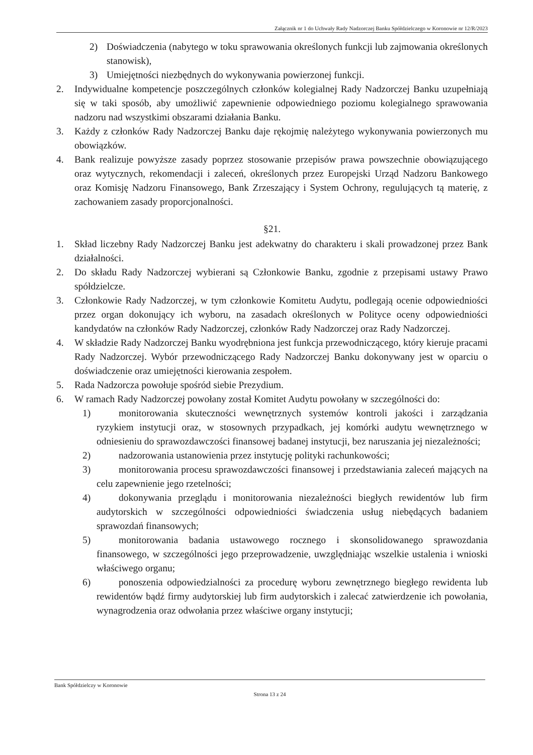Załącznik nr 1 do Uchwały Rady Nadzorczej Banku Spółdzielczego w Koronowie nr 12/R/2023
2) Doświadczenia (nabytego w toku sprawowania określonych funkcji lub zajmowania określonych stanowisk),
3) Umiejętności niezbędnych do wykonywania powierzonej funkcji.
2. Indywidualne kompetencje poszczególnych członków kolegialnej Rady Nadzorczej Banku uzupełniają się w taki sposób, aby umożliwić zapewnienie odpowiedniego poziomu kolegialnego sprawowania nadzoru nad wszystkimi obszarami działania Banku.
3. Każdy z członków Rady Nadzorczej Banku daje rękojmię należytego wykonywania powierzonych mu obowiązków.
4. Bank realizuje powyższe zasady poprzez stosowanie przepisów prawa powszechnie obowiązującego oraz wytycznych, rekomendacji i zaleceń, określonych przez Europejski Urząd Nadzoru Bankowego oraz Komisję Nadzoru Finansowego, Bank Zrzeszający i System Ochrony, regulujących tą materię, z zachowaniem zasady proporcjonalności.
§21.
1. Skład liczebny Rady Nadzorczej Banku jest adekwatny do charakteru i skali prowadzonej przez Bank działalności.
2. Do składu Rady Nadzorczej wybierani są Członkowie Banku, zgodnie z przepisami ustawy Prawo spółdzielcze.
3. Członkowie Rady Nadzorczej, w tym członkowie Komitetu Audytu, podlegają ocenie odpowiedniości przez organ dokonujący ich wyboru, na zasadach określonych w Polityce oceny odpowiedniości kandydatów na członków Rady Nadzorczej, członków Rady Nadzorczej oraz Rady Nadzorczej.
4. W składzie Rady Nadzorczej Banku wyodrębniona jest funkcja przewodniczącego, który kieruje pracami Rady Nadzorczej. Wybór przewodniczącego Rady Nadzorczej Banku dokonywany jest w oparciu o doświadczenie oraz umiejętności kierowania zespołem.
5. Rada Nadzorcza powołuje spośród siebie Prezydium.
6. W ramach Rady Nadzorczej powołany został Komitet Audytu powołany w szczególności do:
1) monitorowania skuteczności wewnętrznych systemów kontroli jakości i zarządzania ryzykiem instytucji oraz, w stosownych przypadkach, jej komórki audytu wewnętrznego w odniesieniu do sprawozdawczości finansowej badanej instytucji, bez naruszania jej niezależności;
2) nadzorowania ustanowienia przez instytucję polityki rachunkowości;
3) monitorowania procesu sprawozdawczości finansowej i przedstawiania zaleceń mających na celu zapewnienie jego rzetelności;
4) dokonywania przeglądu i monitorowania niezależności biegłych rewidentów lub firm audytorskich w szczególności odpowiedniości świadczenia usług niebędących badaniem sprawozdań finansowych;
5) monitorowania badania ustawowego rocznego i skonsolidowanego sprawozdania finansowego, w szczególności jego przeprowadzenie, uwzględniając wszelkie ustalenia i wnioski właściwego organu;
6) ponoszenia odpowiedzialności za procedurę wyboru zewnętrznego biegłego rewidenta lub rewidentów bądź firmy audytorskiej lub firm audytorskich i zalecać zatwierdzenie ich powołania, wynagrodzenia oraz odwołania przez właściwe organy instytucji;
Bank Spółdzielczy w Koronowie
Strona 13 z 24